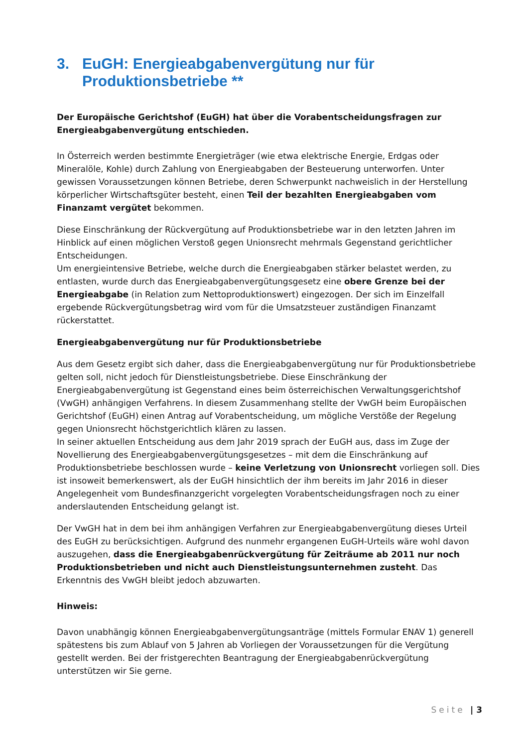3. EuGH: Energieabgabenvergütung nur für Produktionsbetriebe **
Der Europäische Gerichtshof (EuGH) hat über die Vorabentscheidungsfragen zur Energieabgabenvergütung entschieden.
In Österreich werden bestimmte Energieträger (wie etwa elektrische Energie, Erdgas oder Mineralöle, Kohle) durch Zahlung von Energieabgaben der Besteuerung unterworfen. Unter gewissen Voraussetzungen können Betriebe, deren Schwerpunkt nachweislich in der Herstellung körperlicher Wirtschaftsgüter besteht, einen Teil der bezahlten Energieabgaben vom Finanzamt vergütet bekommen.
Diese Einschränkung der Rückvergütung auf Produktionsbetriebe war in den letzten Jahren im Hinblick auf einen möglichen Verstoß gegen Unionsrecht mehrmals Gegenstand gerichtlicher Entscheidungen.
Um energieintensive Betriebe, welche durch die Energieabgaben stärker belastet werden, zu entlasten, wurde durch das Energieabgabenvergütungsgesetz eine obere Grenze bei der Energieabgabe (in Relation zum Nettoproduktionswert) eingezogen. Der sich im Einzelfall ergebende Rückvergütungsbetrag wird vom für die Umsatzsteuer zuständigen Finanzamt rückerstattet.
Energieabgabenvergütung nur für Produktionsbetriebe
Aus dem Gesetz ergibt sich daher, dass die Energieabgabenvergütung nur für Produktionsbetriebe gelten soll, nicht jedoch für Dienstleistungsbetriebe. Diese Einschränkung der Energieabgabenvergütung ist Gegenstand eines beim österreichischen Verwaltungsgerichtshof (VwGH) anhängigen Verfahrens. In diesem Zusammenhang stellte der VwGH beim Europäischen Gerichtshof (EuGH) einen Antrag auf Vorabentscheidung, um mögliche Verstöße der Regelung gegen Unionsrecht höchstgerichtlich klären zu lassen.
In seiner aktuellen Entscheidung aus dem Jahr 2019 sprach der EuGH aus, dass im Zuge der Novellierung des Energieabgabenvergütungsgesetzes – mit dem die Einschränkung auf Produktionsbetriebe beschlossen wurde – keine Verletzung von Unionsrecht vorliegen soll. Dies ist insoweit bemerkenswert, als der EuGH hinsichtlich der ihm bereits im Jahr 2016 in dieser Angelegenheit vom Bundesfinanzgericht vorgelegten Vorabentscheidungsfragen noch zu einer anderslautenden Entscheidung gelangt ist.
Der VwGH hat in dem bei ihm anhängigen Verfahren zur Energieabgabenvergütung dieses Urteil des EuGH zu berücksichtigen. Aufgrund des nunmehr ergangenen EuGH-Urteils wäre wohl davon auszugehen, dass die Energieabgabenrückvergütung für Zeiträume ab 2011 nur noch Produktionsbetrieben und nicht auch Dienstleistungsunternehmen zusteht. Das Erkenntnis des VwGH bleibt jedoch abzuwarten.
Hinweis:
Davon unabhängig können Energieabgabenvergütungsanträge (mittels Formular ENAV 1) generell spätestens bis zum Ablauf von 5 Jahren ab Vorliegen der Voraussetzungen für die Vergütung gestellt werden. Bei der fristgerechten Beantragung der Energieabgabenrückvergütung unterstützen wir Sie gerne.
Seite | 3